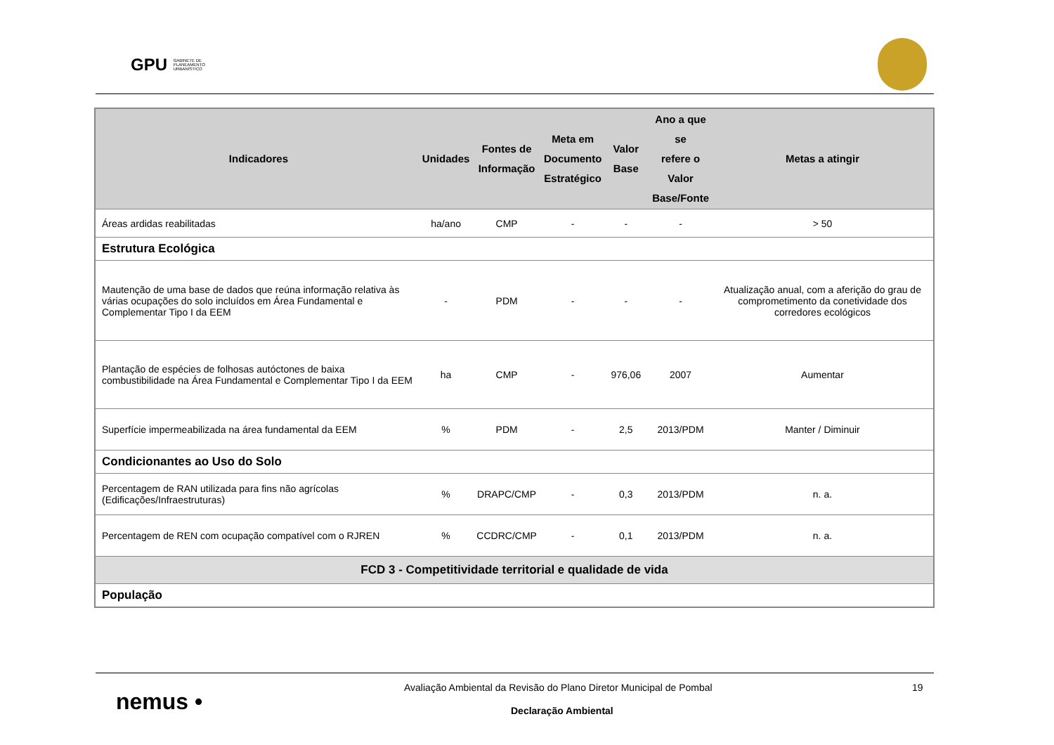GPU GABINETE DE
PLANEAMENTO
URBANÍSTICO
| Indicadores | Unidades | Fontes de Informação | Meta em Documento Estratégico | Valor Base | Ano a que se refere o Valor Base/Fonte | Metas a atingir |
| --- | --- | --- | --- | --- | --- | --- |
| Áreas ardidas reabilitadas | ha/ano | CMP | - | - | - | > 50 |
| Estrutura Ecológica | | | | | | |
| Mautenção de uma base de dados que reúna informação relativa às várias ocupações do solo incluídos em Área Fundamental e Complementar Tipo I da EEM | - | PDM | - | - | - | Atualização anual, com a aferição do grau de comprometimento da conetividade dos corredores ecológicos |
| Plantação de espécies de folhosas autóctones de baixa combustibilidade na Área Fundamental e Complementar Tipo I da EEM | ha | CMP | - | 976,06 | 2007 | Aumentar |
| Superfície impermeabilizada na área fundamental da EEM | % | PDM | - | 2,5 | 2013/PDM | Manter / Diminuir |
| Condicionantes ao Uso do Solo | | | | | | |
| Percentagem de RAN utilizada para fins não agrícolas (Edificações/Infraestruturas) | % | DRAPC/CMP | - | 0,3 | 2013/PDM | n. a. |
| Percentagem de REN com ocupação compatível com o RJREN | % | CCDRC/CMP | - | 0,1 | 2013/PDM | n. a. |
| FCD 3 - Competitividade territorial e qualidade de vida | | | | | | |
| População | | | | | | |
nemus •
Avaliação Ambiental da Revisão do Plano Diretor Municipal de Pombal
19
Declaração Ambiental